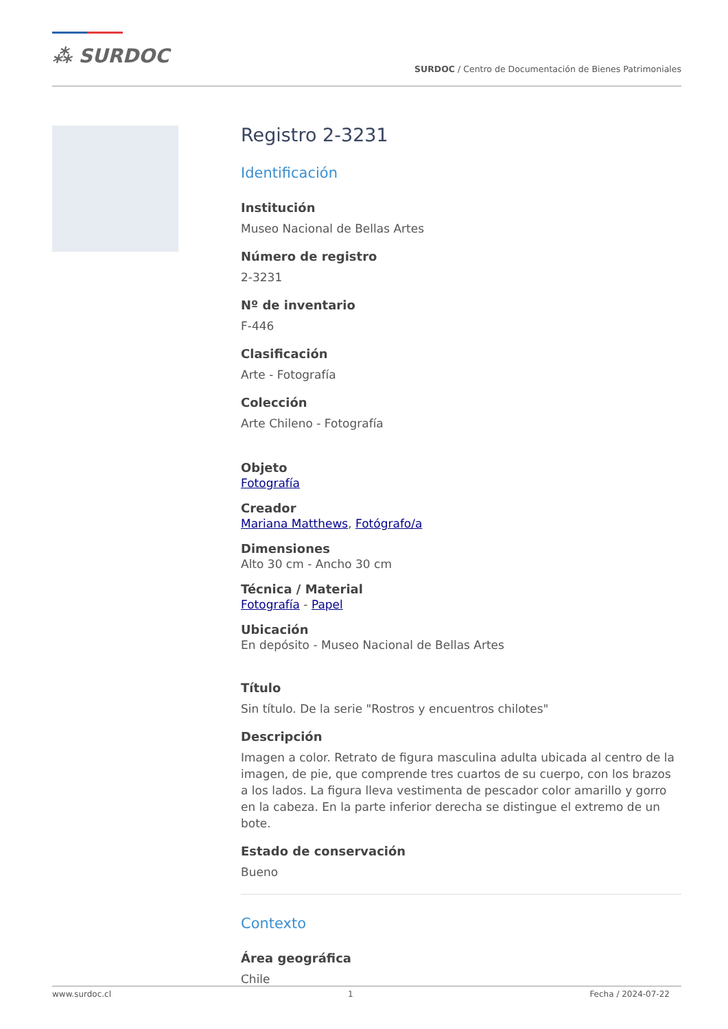⁂ SURDOC SURDOC / Centro de Documentación de Bienes Patrimoniales
Registro 2-3231
Identificación
Institución
Museo Nacional de Bellas Artes
Número de registro
2-3231
Nº de inventario
F-446
Clasificación
Arte - Fotografía
Colección
Arte Chileno - Fotografía
Objeto
Fotografía
Creador
Mariana Matthews, Fotógrafo/a
Dimensiones
Alto 30 cm - Ancho 30 cm
Técnica / Material
Fotografía - Papel
Ubicación
En depósito - Museo Nacional de Bellas Artes
Título
Sin título. De la serie "Rostros y encuentros chilotes"
Descripción
Imagen a color. Retrato de figura masculina adulta ubicada al centro de la imagen, de pie, que comprende tres cuartos de su cuerpo, con los brazos a los lados. La figura lleva vestimenta de pescador color amarillo y gorro en la cabeza. En la parte inferior derecha se distingue el extremo de un bote.
Estado de conservación
Bueno
Contexto
Área geográfica
Chile
www.surdoc.cl 1 Fecha / 2024-07-22